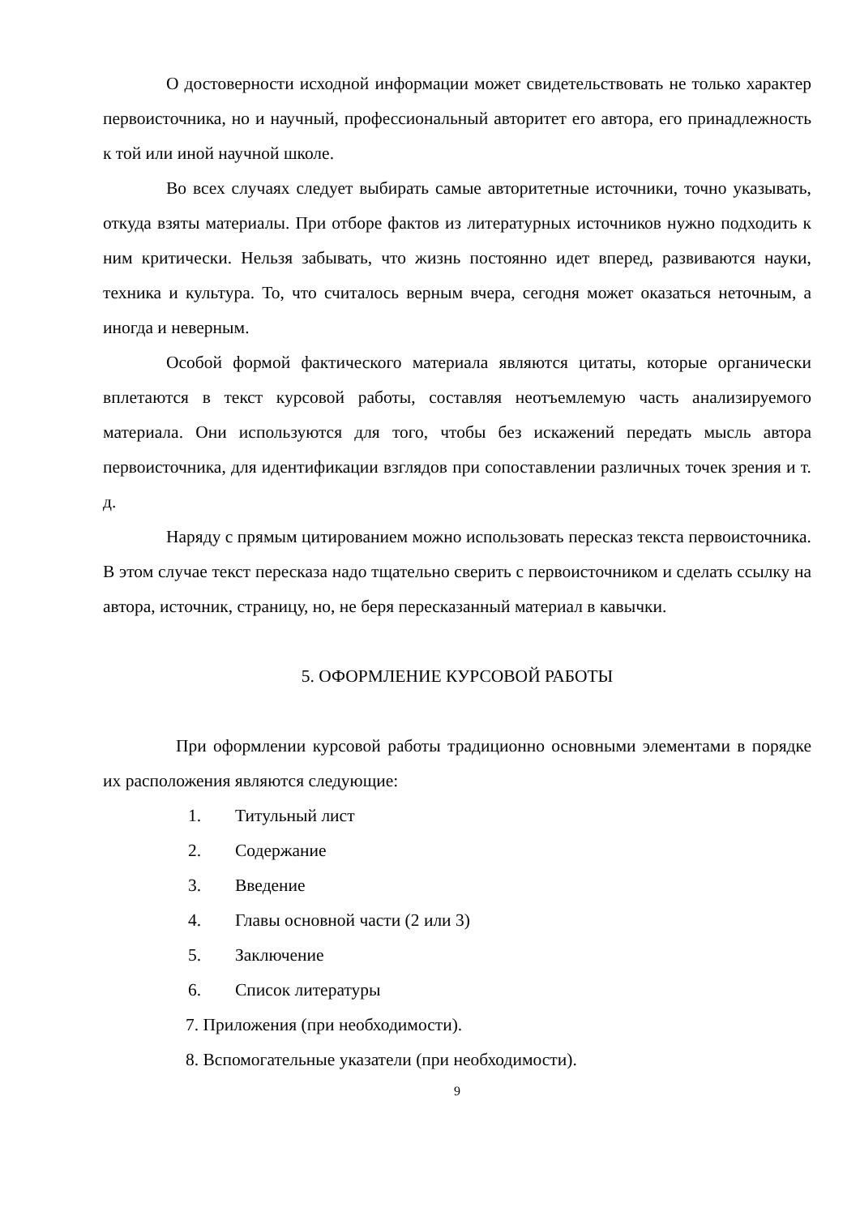О достоверности исходной информации может свидетельствовать не только характер первоисточника, но и научный, профессиональный авторитет его автора, его принадлежность к той или иной научной школе.
Во всех случаях следует выбирать самые авторитетные источники, точно указывать, откуда взяты материалы. При отборе фактов из литературных источников нужно подходить к ним критически. Нельзя забывать, что жизнь постоянно идет вперед, развиваются науки, техника и культура. То, что считалось верным вчера, сегодня может оказаться неточным, а иногда и неверным.
Особой формой фактического материала являются цитаты, которые органически вплетаются в текст курсовой работы, составляя неотъемлемую часть анализируемого материала. Они используются для того, чтобы без искажений передать мысль автора первоисточника, для идентификации взглядов при сопоставлении различных точек зрения и т. д.
Наряду с прямым цитированием можно использовать пересказ текста первоисточника. В этом случае текст пересказа надо тщательно сверить с первоисточником и сделать ссылку на автора, источник, страницу, но, не беря пересказанный материал в кавычки.
5. ОФОРМЛЕНИЕ КУРСОВОЙ РАБОТЫ
При оформлении курсовой работы традиционно основными элементами в порядке их расположения являются следующие:
1. Титульный лист
2. Содержание
3. Введение
4. Главы основной части (2 или 3)
5. Заключение
6. Список литературы
7. Приложения (при необходимости).
8. Вспомогательные указатели (при необходимости).
9